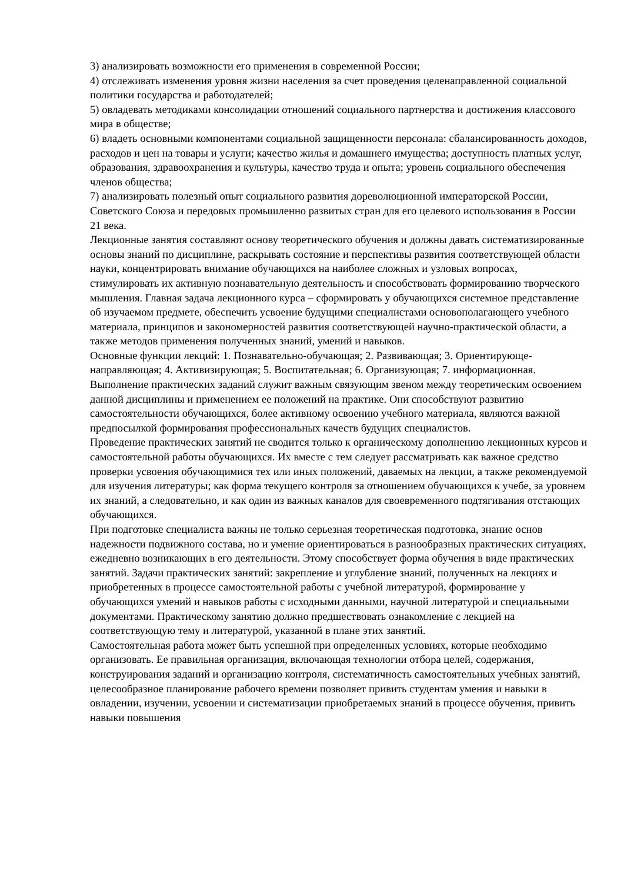3) анализировать возможности его применения в современной России;
4) отслеживать изменения уровня жизни населения за счет проведения целенаправленной социальной политики государства и работодателей;
5) овладевать методиками консолидации отношений социального партнерства и достижения классового мира в обществе;
6) владеть основными компонентами социальной защищенности персонала: сбалансированность доходов, расходов и цен на товары и услуги; качество жилья и домашнего имущества; доступность платных услуг, образования, здравоохранения и культуры, качество труда и опыта; уровень социального обеспечения членов общества;
7) анализировать полезный опыт социального развития дореволюционной императорской России, Советского Союза и передовых промышленно развитых стран для его целевого использования в России 21 века.
Лекционные занятия составляют основу теоретического обучения и должны давать систематизированные основы знаний по дисциплине, раскрывать состояние и перспективы развития соответствующей области науки, концентрировать внимание обучающихся на наиболее сложных и узловых вопросах, стимулировать их активную познавательную деятельность и способствовать формированию творческого мышления. Главная задача лекционного курса – сформировать у обучающихся системное представление об изучаемом предмете, обеспечить усвоение будущими специалистами основополагающего учебного материала, принципов и закономерностей развития соответствующей научно-практической области, а также методов применения полученных знаний, умений и навыков.
Основные функции лекций: 1. Познавательно-обучающая; 2. Развивающая; 3. Ориентирующе-направляющая; 4. Активизирующая; 5. Воспитательная; 6. Организующая; 7. информационная.
Выполнение практических заданий служит важным связующим звеном между теоретическим освоением данной дисциплины и применением ее положений на практике. Они способствуют развитию самостоятельности обучающихся, более активному освоению учебного материала, являются важной предпосылкой формирования профессиональных качеств будущих специалистов.
Проведение практических занятий не сводится только к органическому дополнению лекционных курсов и самостоятельной работы обучающихся. Их вместе с тем следует рассматривать как важное средство проверки усвоения обучающимися тех или иных положений, даваемых на лекции, а также рекомендуемой для изучения литературы; как форма текущего контроля за отношением обучающихся к учебе, за уровнем их знаний, а следовательно, и как один из важных каналов для своевременного подтягивания отстающих обучающихся.
При подготовке специалиста важны не только серьезная теоретическая подготовка, знание основ надежности подвижного состава, но и умение ориентироваться в разнообразных практических ситуациях, ежедневно возникающих в его деятельности. Этому способствует форма обучения в виде практических занятий. Задачи практических занятий: закрепление и углубление знаний, полученных на лекциях и приобретенных в процессе самостоятельной работы с учебной литературой, формирование у обучающихся умений и навыков работы с исходными данными, научной литературой и специальными документами. Практическому занятию должно предшествовать ознакомление с лекцией на соответствующую тему и литературой, указанной в плане этих занятий.
Самостоятельная работа может быть успешной при определенных условиях, которые необходимо организовать. Ее правильная организация, включающая технологии отбора целей, содержания, конструирования заданий и организацию контроля, систематичность самостоятельных учебных занятий, целесообразное планирование рабочего времени позволяет привить студентам умения и навыки в овладении, изучении, усвоении и систематизации приобретаемых знаний в процессе обучения, привить навыки повышения